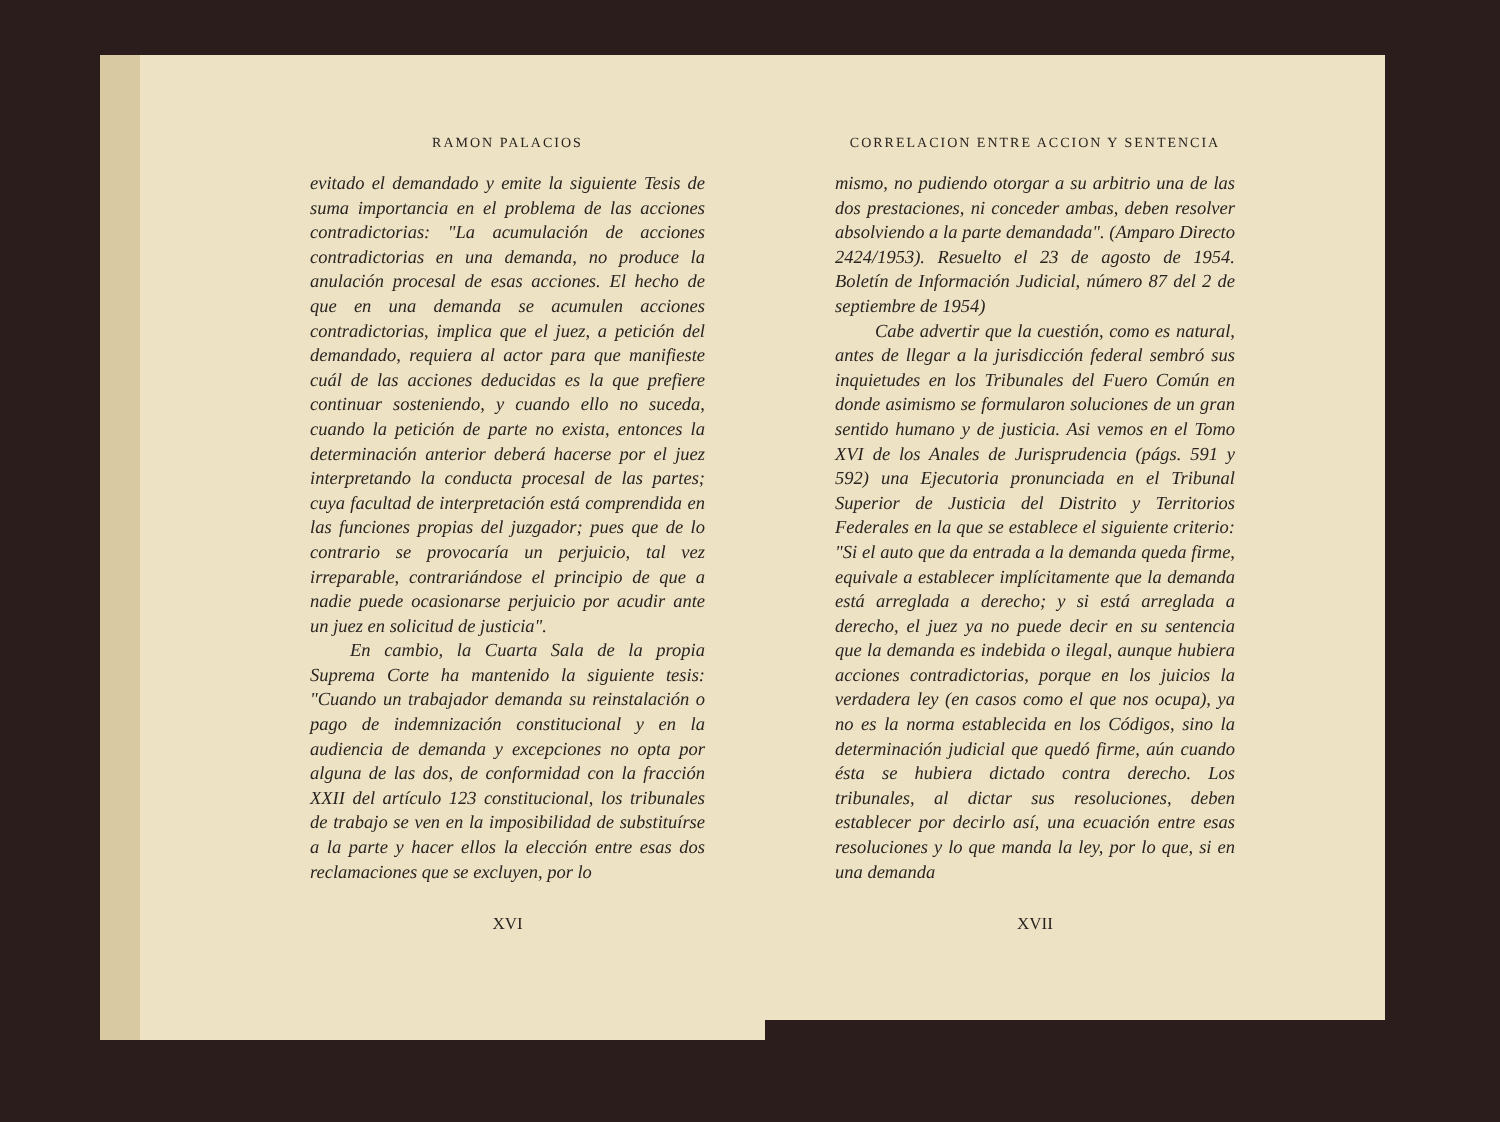RAMON PALACIOS
evitado el demandado y emite la siguiente Tesis de suma importancia en el problema de las acciones contradictorias: "La acumulación de acciones contradictorias en una demanda, no produce la anulación procesal de esas acciones. El hecho de que en una demanda se acumulen acciones contradictorias, implica que el juez, a petición del demandado, requiera al actor para que manifieste cuál de las acciones deducidas es la que prefiere continuar sosteniendo, y cuando ello no suceda, cuando la petición de parte no exista, entonces la determinación anterior deberá hacerse por el juez interpretando la conducta procesal de las partes; cuya facultad de interpretación está comprendida en las funciones propias del juzgador; pues que de lo contrario se provocaría un perjuicio, tal vez irreparable, contrariándose el principio de que a nadie puede ocasionarse perjuicio por acudir ante un juez en solicitud de justicia".
En cambio, la Cuarta Sala de la propia Suprema Corte ha mantenido la siguiente tesis: "Cuando un trabajador demanda su reinstalación o pago de indemnización constitucional y en la audiencia de demanda y excepciones no opta por alguna de las dos, de conformidad con la fracción XXII del artículo 123 constitucional, los tribunales de trabajo se ven en la imposibilidad de substituírse a la parte y hacer ellos la elección entre esas dos reclamaciones que se excluyen, por lo
XVI
CORRELACION ENTRE ACCION Y SENTENCIA
mismo, no pudiendo otorgar a su arbitrio una de las dos prestaciones, ni conceder ambas, deben resolver absolviendo a la parte demandada". (Amparo Directo 2424/1953). Resuelto el 23 de agosto de 1954. Boletín de Información Judicial, número 87 del 2 de septiembre de 1954)
Cabe advertir que la cuestión, como es natural, antes de llegar a la jurisdicción federal sembró sus inquietudes en los Tribunales del Fuero Común en donde asimismo se formularon soluciones de un gran sentido humano y de justicia. Asi vemos en el Tomo XVI de los Anales de Jurisprudencia (págs. 591 y 592) una Ejecutoria pronunciada en el Tribunal Superior de Justicia del Distrito y Territorios Federales en la que se establece el siguiente criterio: "Si el auto que da entrada a la demanda queda firme, equivale a establecer implícitamente que la demanda está arreglada a derecho; y si está arreglada a derecho, el juez ya no puede decir en su sentencia que la demanda es indebida o ilegal, aunque hubiera acciones contradictorias, porque en los juicios la verdadera ley (en casos como el que nos ocupa), ya no es la norma establecida en los Códigos, sino la determinación judicial que quedó firme, aún cuando ésta se hubiera dictado contra derecho. Los tribunales, al dictar sus resoluciones, deben establecer por decirlo así, una ecuación entre esas resoluciones y lo que manda la ley, por lo que, si en una demanda
XVII